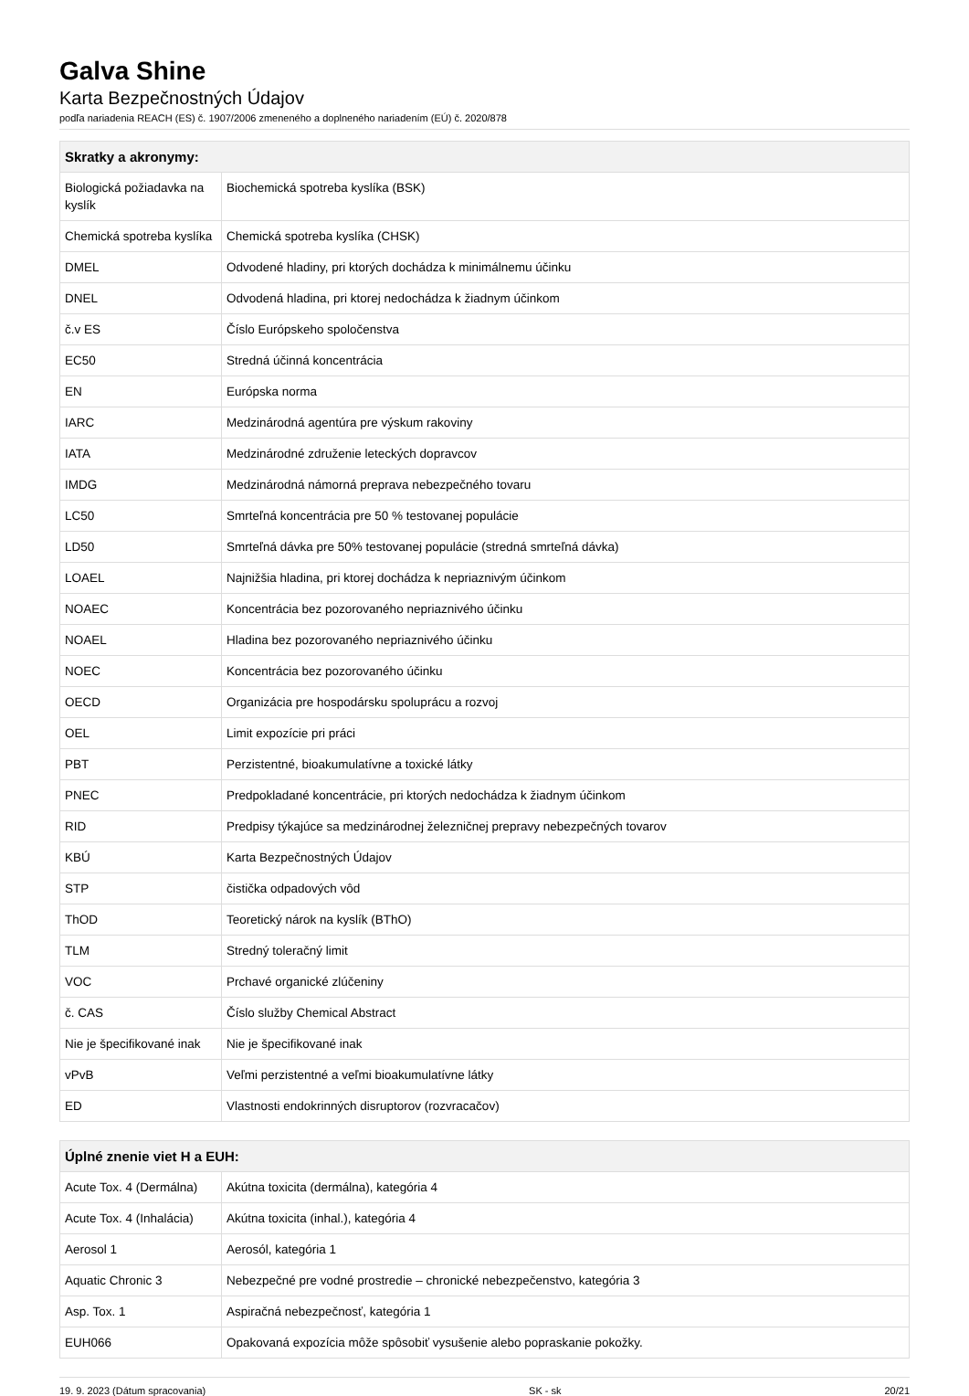Galva Shine
Karta Bezpečnostných Údajov
podľa nariadenia REACH (ES) č. 1907/2006 zmeneného a doplneného nariadením (EÚ) č. 2020/878
| Skratky a akronymy: | |
| --- | --- |
| Biologická požiadavka na kyslík | Biochemická spotreba kyslíka (BSK) |
| Chemická spotreba kyslíka | Chemická spotreba kyslíka (CHSK) |
| DMEL | Odvodené hladiny, pri ktorých dochádza k minimálnemu účinku |
| DNEL | Odvodená hladina, pri ktorej nedochádza k žiadnym účinkom |
| č.v ES | Číslo Európskeho spoločenstva |
| EC50 | Stredná účinná koncentrácia |
| EN | Európska norma |
| IARC | Medzinárodná agentúra pre výskum rakoviny |
| IATA | Medzinárodné združenie leteckých dopravcov |
| IMDG | Medzinárodná námorná preprava nebezpečného tovaru |
| LC50 | Smrteľná koncentrácia pre 50 % testovanej populácie |
| LD50 | Smrteľná dávka pre 50% testovanej populácie (stredná smrteľná dávka) |
| LOAEL | Najnižšia hladina, pri ktorej dochádza k nepriaznivým účinkom |
| NOAEC | Koncentrácia bez pozorovaného nepriaznivého účinku |
| NOAEL | Hladina bez pozorovaného nepriaznivého účinku |
| NOEC | Koncentrácia bez pozorovaného účinku |
| OECD | Organizácia pre hospodársku spoluprácu a rozvoj |
| OEL | Limit expozície pri práci |
| PBT | Perzistentné, bioakumulatívne a toxické látky |
| PNEC | Predpokladané koncentrácie, pri ktorých nedochádza k žiadnym účinkom |
| RID | Predpisy týkajúce sa medzinárodnej železničnej prepravy nebezpečných tovarov |
| KBÚ | Karta Bezpečnostných Údajov |
| STP | čistička odpadových vôd |
| ThOD | Teoretický nárok na kyslík (BThO) |
| TLM | Stredný toleračný limit |
| VOC | Prchavé organické zlúčeniny |
| č. CAS | Číslo služby Chemical Abstract |
| Nie je špecifikované inak | Nie je špecifikované inak |
| vPvB | Veľmi perzistentné a veľmi bioakumulatívne látky |
| ED | Vlastnosti endokrinných disruptorov (rozvracačov) |
| Úplné znenie viet H a EUH: | |
| --- | --- |
| Acute Tox. 4 (Dermálna) | Akútna toxicita (dermálna), kategória 4 |
| Acute Tox. 4 (Inhalácia) | Akútna toxicita (inhal.), kategória 4 |
| Aerosol 1 | Aerosól, kategória 1 |
| Aquatic Chronic 3 | Nebezpečné pre vodné prostredie – chronické nebezpečenstvo, kategória 3 |
| Asp. Tox. 1 | Aspiračná nebezpečnosť, kategória 1 |
| EUH066 | Opakovaná expozícia môže spôsobiť vysušenie alebo popraskanie pokožky. |
19. 9. 2023 (Dátum spracovania) SK - sk 20/21